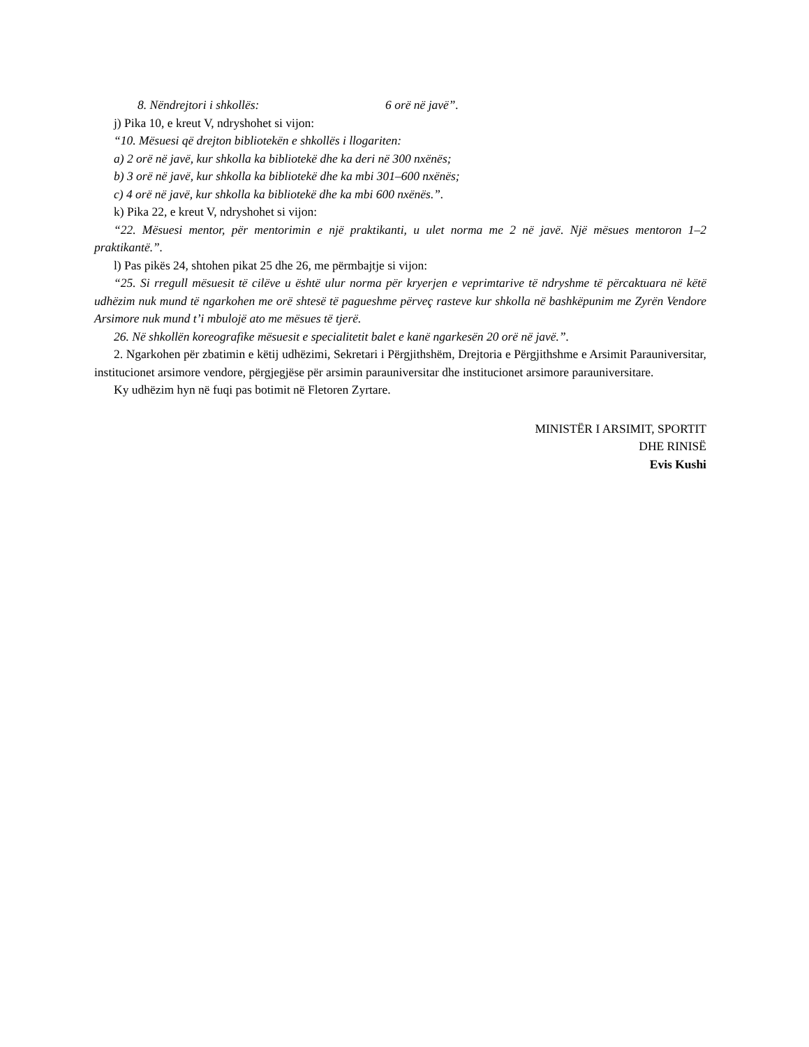8. Nëndrejtori i shkollës: 6 orë në javë”.
j) Pika 10, e kreut V, ndryshohet si vijon:
“10. Mësuesi që drejton bibliotekën e shkollës i llogariten:
a) 2 orë në javë, kur shkolla ka bibliotekë dhe ka deri në 300 nxënës;
b) 3 orë në javë, kur shkolla ka bibliotekë dhe ka mbi 301–600 nxënës;
c) 4 orë në javë, kur shkolla ka bibliotekë dhe ka mbi 600 nxënës.”.
k) Pika 22, e kreut V, ndryshohet si vijon:
“22. Mësuesi mentor, për mentorimin e një praktikanti, u ulet norma me 2 në javë. Një mësues mentoron 1–2 praktikantë.”.
l) Pas pikës 24, shtohen pikat 25 dhe 26, me përmbajtje si vijon:
“25. Si rregull mësuesit të cilëve u është ulur norma për kryerjen e veprimtarive të ndryshme të përcaktuara në këtë udhëzim nuk mund të ngarkohen me orë shtesë të pagueshme përveç rasteve kur shkolla në bashkëpunim me Zyrën Vendore Arsimore nuk mund t’i mbulojë ato me mësues të tjerë.
26. Në shkollën koreografike mësuesit e specialitetit balet e kanë ngarkesën 20 orë në javë.”.
2. Ngarkohen për zbatimin e këtij udhëzimi, Sekretari i Përgjithshëm, Drejtoria e Përgjithshme e Arsimit Parauniversitar, institucionet arsimore vendore, përgjegjëse për arsimin parauniversitar dhe institucionet arsimore parauniversitare.
Ky udhëzim hyn në fuqi pas botimit në Fletoren Zyrtare.
MINISTËR I ARSIMIT, SPORTIT
DHE RINISË
Evis Kushi